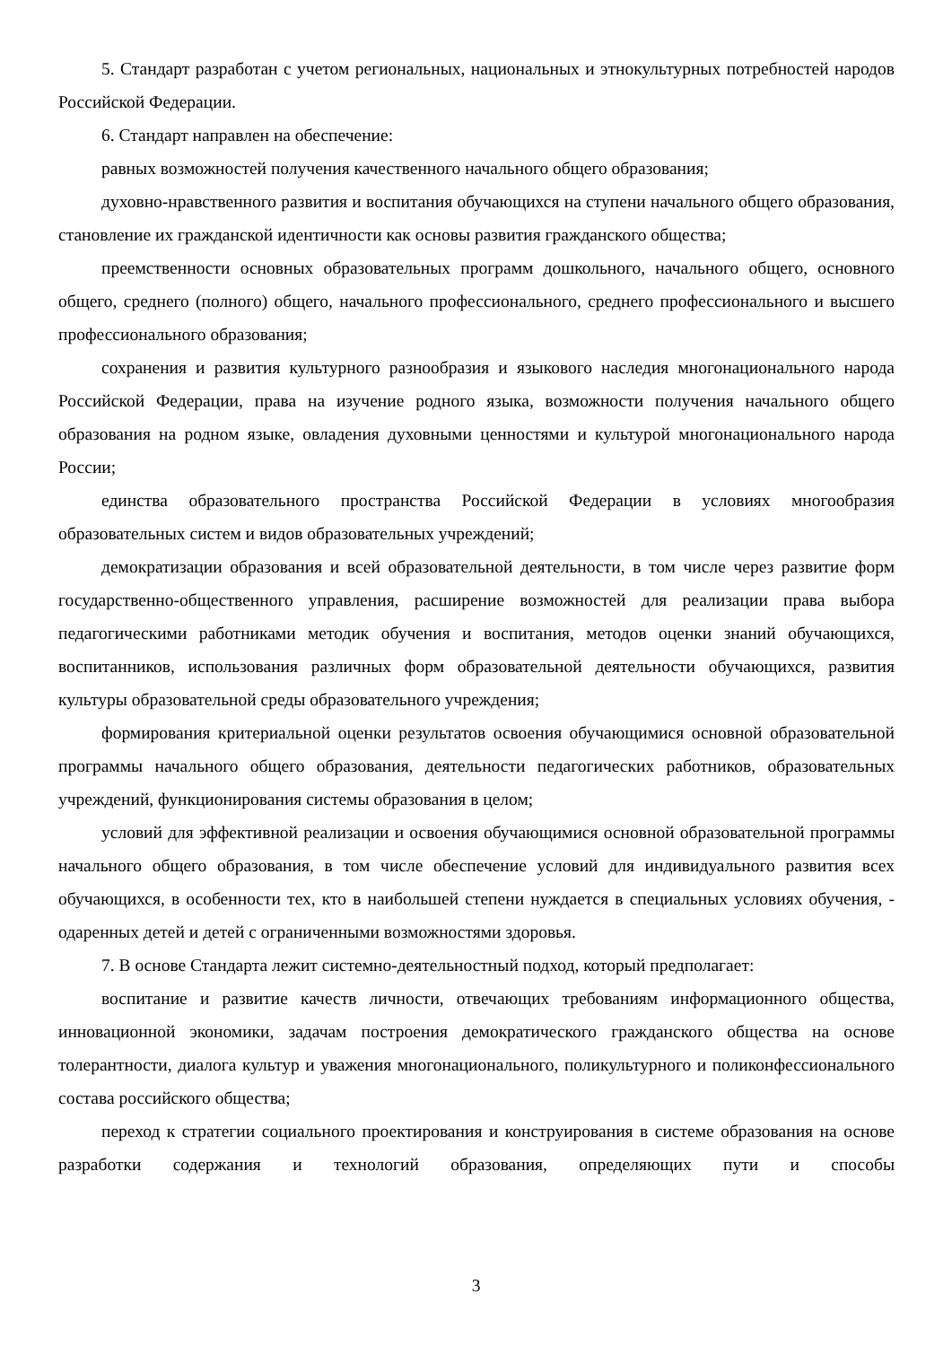5. Стандарт разработан с учетом региональных, национальных и этнокультурных потребностей народов Российской Федерации.
6. Стандарт направлен на обеспечение:
равных возможностей получения качественного начального общего образования;
духовно-нравственного развития и воспитания обучающихся на ступени начального общего образования, становление их гражданской идентичности как основы развития гражданского общества;
преемственности основных образовательных программ дошкольного, начального общего, основного общего, среднего (полного) общего, начального профессионального, среднего профессионального и высшего профессионального образования;
сохранения и развития культурного разнообразия и языкового наследия многонационального народа Российской Федерации, права на изучение родного языка, возможности получения начального общего образования на родном языке, овладения духовными ценностями и культурой многонационального народа России;
единства образовательного пространства Российской Федерации в условиях многообразия образовательных систем и видов образовательных учреждений;
демократизации образования и всей образовательной деятельности, в том числе через развитие форм государственно-общественного управления, расширение возможностей для реализации права выбора педагогическими работниками методик обучения и воспитания, методов оценки знаний обучающихся, воспитанников, использования различных форм образовательной деятельности обучающихся, развития культуры образовательной среды образовательного учреждения;
формирования критериальной оценки результатов освоения обучающимися основной образовательной программы начального общего образования, деятельности педагогических работников, образовательных учреждений, функционирования системы образования в целом;
условий для эффективной реализации и освоения обучающимися основной образовательной программы начального общего образования, в том числе обеспечение условий для индивидуального развития всех обучающихся, в особенности тех, кто в наибольшей степени нуждается в специальных условиях обучения, - одаренных детей и детей с ограниченными возможностями здоровья.
7. В основе Стандарта лежит системно-деятельностный подход, который предполагает:
воспитание и развитие качеств личности, отвечающих требованиям информационного общества, инновационной экономики, задачам построения демократического гражданского общества на основе толерантности, диалога культур и уважения многонационального, поликультурного и поликонфессионального состава российского общества;
переход к стратегии социального проектирования и конструирования в системе образования на основе разработки содержания и технологий образования, определяющих пути и способы
3